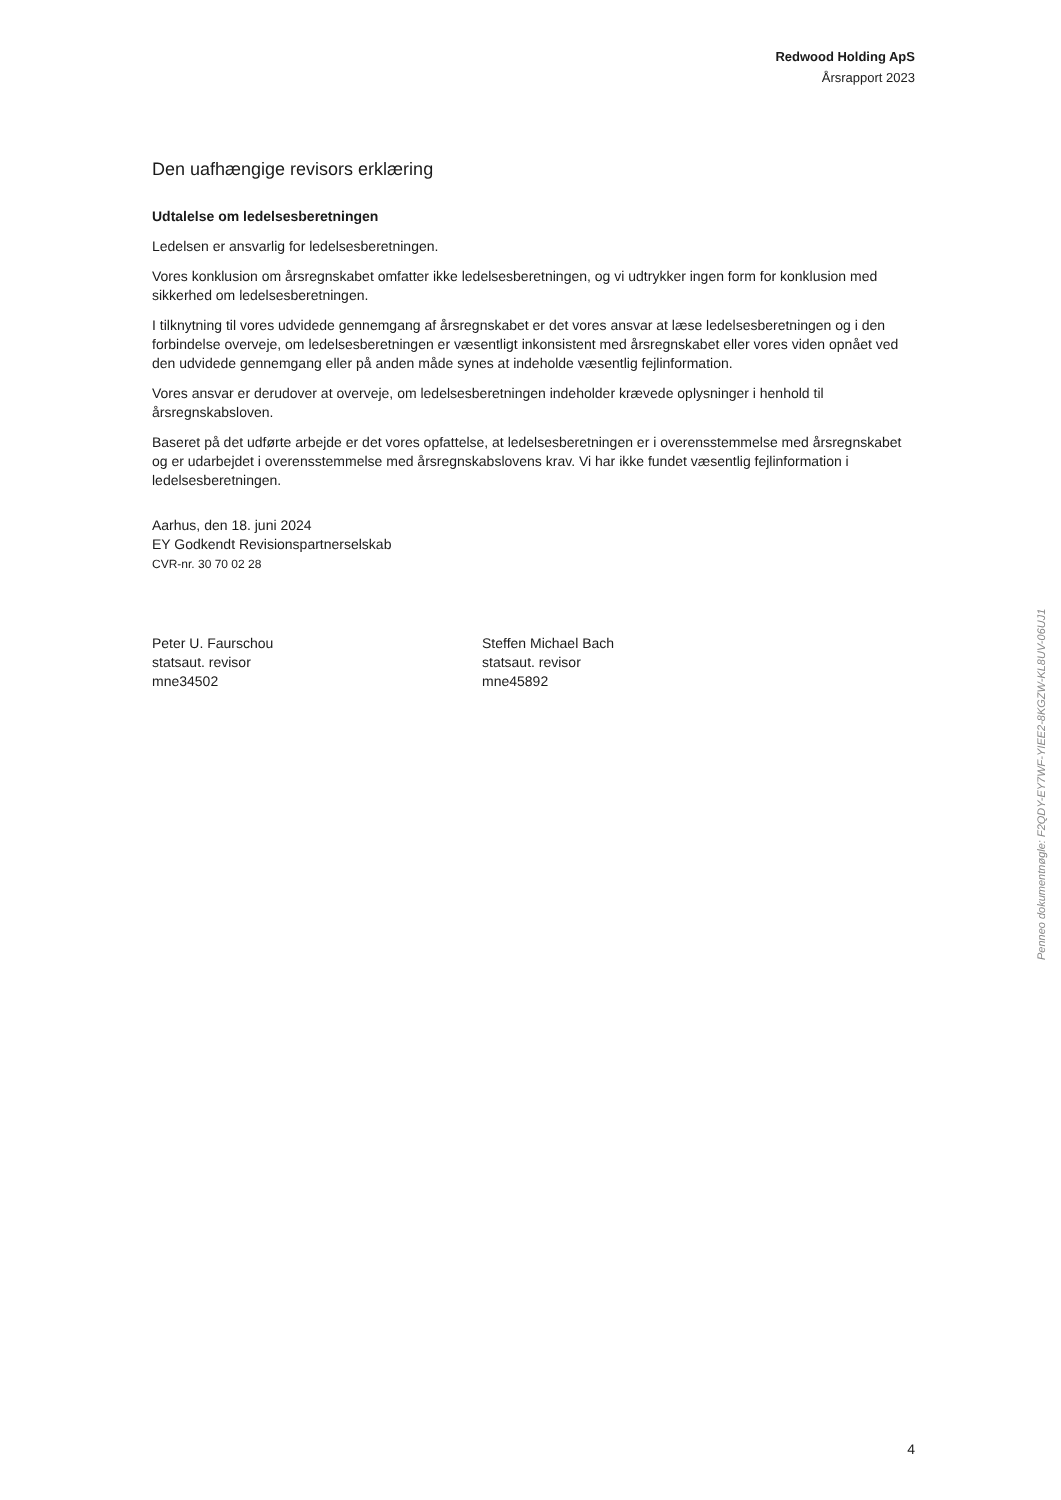Redwood Holding ApS
Årsrapport 2023
Den uafhængige revisors erklæring
Udtalelse om ledelsesberetningen
Ledelsen er ansvarlig for ledelsesberetningen.
Vores konklusion om årsregnskabet omfatter ikke ledelsesberetningen, og vi udtrykker ingen form for konklusion med sikkerhed om ledelsesberetningen.
I tilknytning til vores udvidede gennemgang af årsregnskabet er det vores ansvar at læse ledelsesberetningen og i den forbindelse overveje, om ledelsesberetningen er væsentligt inkonsistent med årsregnskabet eller vores viden opnået ved den udvidede gennemgang eller på anden måde synes at indeholde væsentlig fejlinformation.
Vores ansvar er derudover at overveje, om ledelsesberetningen indeholder krævede oplysninger i henhold til årsregnskabsloven.
Baseret på det udførte arbejde er det vores opfattelse, at ledelsesberetningen er i overensstemmelse med årsregnskabet og er udarbejdet i overensstemmelse med årsregnskabslovens krav. Vi har ikke fundet væsentlig fejlinformation i ledelsesberetningen.
Aarhus, den 18. juni 2024
EY Godkendt Revisionspartnerselskab
CVR-nr. 30 70 02 28
Peter U. Faurschou
statsaut. revisor
mne34502
Steffen Michael Bach
statsaut. revisor
mne45892
Penneo dokumentnøgle: F2QDY-EY7WF-YIEE2-8KGZW-KL8UV-06UJ1
4